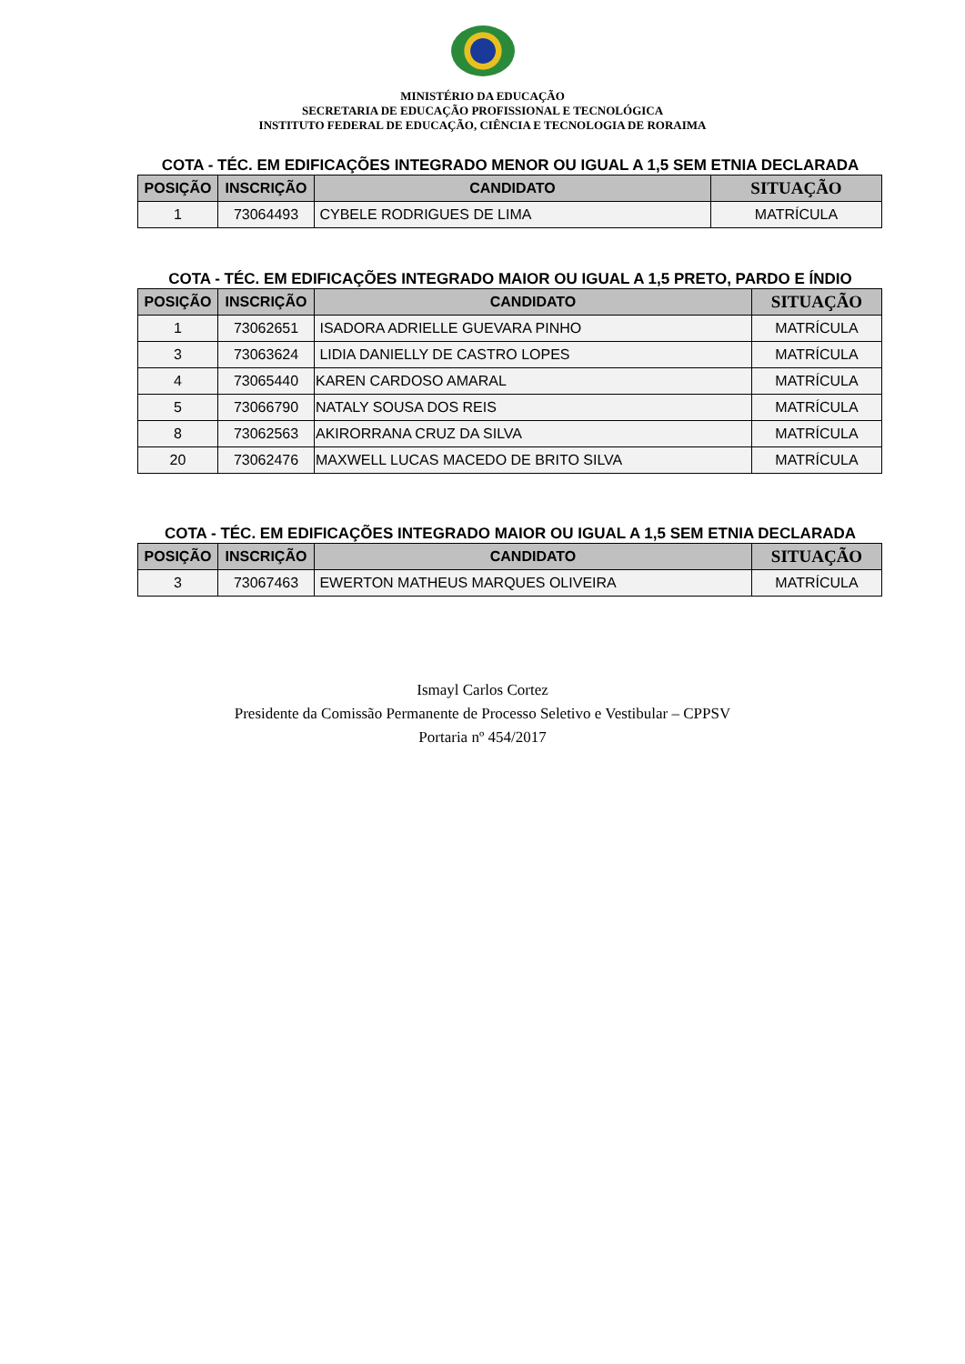MINISTÉRIO DA EDUCAÇÃO
SECRETARIA DE EDUCAÇÃO PROFISSIONAL E TECNOLÓGICA
INSTITUTO FEDERAL DE EDUCAÇÃO, CIÊNCIA E TECNOLOGIA DE RORAIMA
COTA - TÉC. EM EDIFICAÇÕES INTEGRADO MENOR OU IGUAL A 1,5 SEM ETNIA DECLARADA
| POSIÇÃO | INSCRIÇÃO | CANDIDATO | SITUAÇÃO |
| --- | --- | --- | --- |
| 1 | 73064493 | CYBELE RODRIGUES DE LIMA | MATRÍCULA |
COTA - TÉC. EM EDIFICAÇÕES INTEGRADO MAIOR OU IGUAL A 1,5 PRETO, PARDO E ÍNDIO
| POSIÇÃO | INSCRIÇÃO | CANDIDATO | SITUAÇÃO |
| --- | --- | --- | --- |
| 1 | 73062651 | ISADORA ADRIELLE GUEVARA PINHO | MATRÍCULA |
| 3 | 73063624 | LIDIA DANIELLY DE CASTRO LOPES | MATRÍCULA |
| 4 | 73065440 | KAREN CARDOSO AMARAL | MATRÍCULA |
| 5 | 73066790 | NATALY SOUSA DOS REIS | MATRÍCULA |
| 8 | 73062563 | AKIRORRANA CRUZ DA SILVA | MATRÍCULA |
| 20 | 73062476 | MAXWELL LUCAS MACEDO DE BRITO SILVA | MATRÍCULA |
COTA - TÉC. EM EDIFICAÇÕES INTEGRADO MAIOR OU IGUAL A 1,5 SEM ETNIA DECLARADA
| POSIÇÃO | INSCRIÇÃO | CANDIDATO | SITUAÇÃO |
| --- | --- | --- | --- |
| 3 | 73067463 | EWERTON MATHEUS MARQUES OLIVEIRA | MATRÍCULA |
Ismayl Carlos Cortez
Presidente da Comissão Permanente de Processo Seletivo e Vestibular – CPPSV
Portaria nº 454/2017